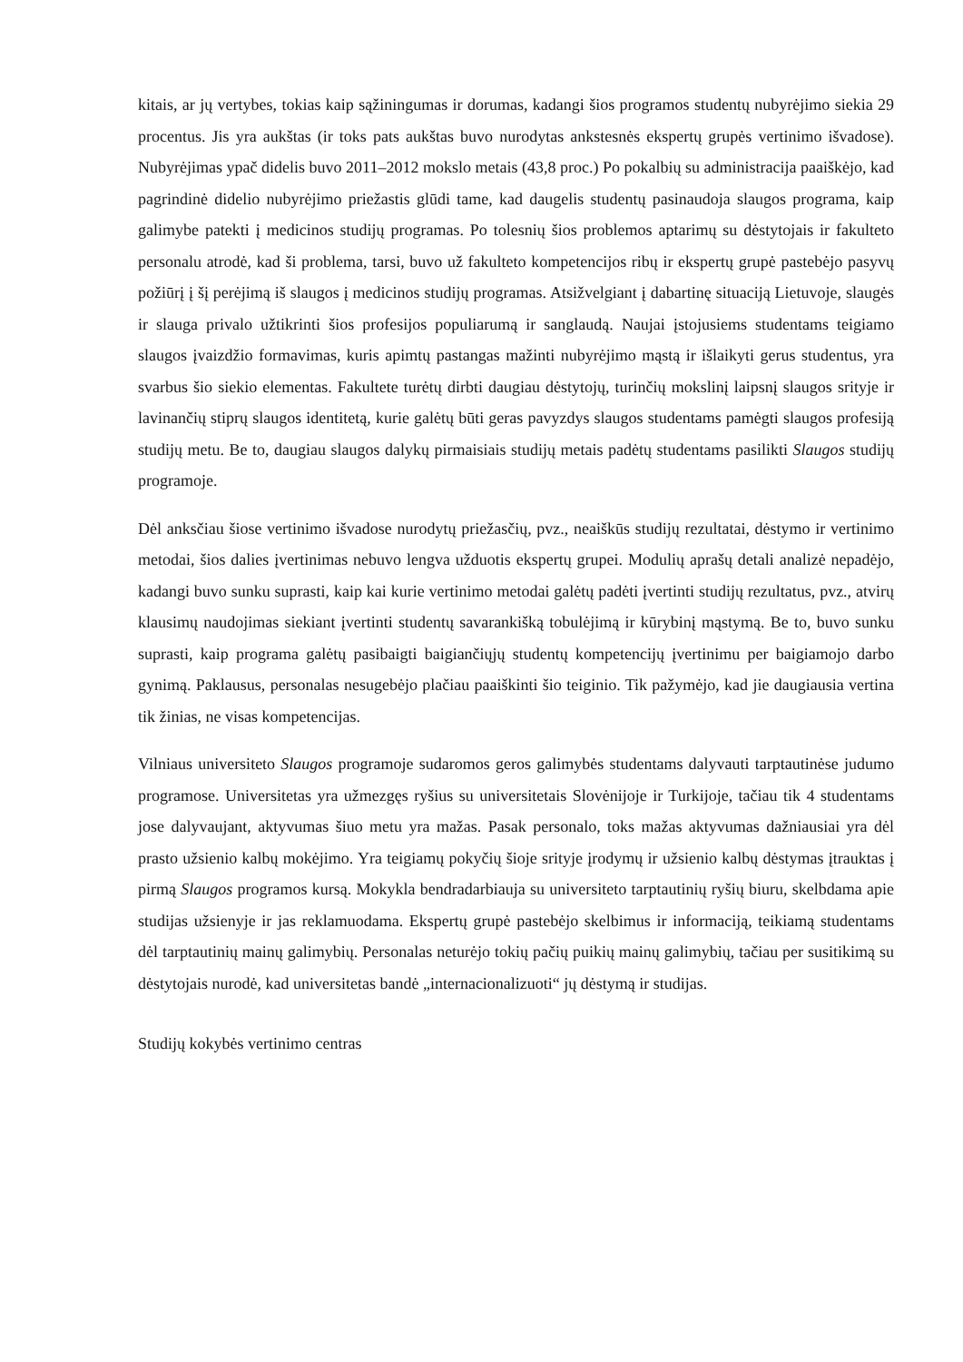kitais, ar jų vertybes, tokias kaip sąžiningumas ir dorumas, kadangi šios programos studentų nubyrėjimo siekia 29 procentus. Jis yra aukštas (ir toks pats aukštas buvo nurodytas ankstesnės ekspertų grupės vertinimo išvadose). Nubyrėjimas ypač didelis buvo 2011–2012 mokslo metais (43,8 proc.) Po pokalbių su administracija paaiškėjo, kad pagrindinė didelio nubyrėjimo priežastis glūdi tame, kad daugelis studentų pasinaudoja slaugos programa, kaip galimybe patekti į medicinos studijų programas. Po tolesnių šios problemos aptarimų su dėstytojais ir fakulteto personalu atrodė, kad ši problema, tarsi, buvo už fakulteto kompetencijos ribų ir ekspertų grupė pastebėjo pasyvų požiūrį į šį perėjimą iš slaugos į medicinos studijų programas. Atsižvelgiant į dabartinę situaciją Lietuvoje, slaugės ir slauga privalo užtikrinti šios profesijos populiarumą ir sanglaudą. Naujai įstojusiems studentams teigiamo slaugos įvaizdžio formavimas, kuris apimtų pastangas mažinti nubyrėjimo mąstą ir išlaikyti gerus studentus, yra svarbus šio siekio elementas. Fakultete turėtų dirbti daugiau dėstytojų, turinčių mokslinį laipsnį slaugos srityje ir lavinančių stiprų slaugos identitetą, kurie galėtų būti geras pavyzdys slaugos studentams pamėgti slaugos profesiją studijų metu. Be to, daugiau slaugos dalykų pirmaisiais studijų metais padėtų studentams pasilikti Slaugos studijų programoje.
Dėl anksčiau šiose vertinimo išvadose nurodytų priežasčių, pvz., neaiškūs studijų rezultatai, dėstymo ir vertinimo metodai, šios dalies įvertinimas nebuvo lengva užduotis ekspertų grupei. Modulių aprašų detali analizė nepadėjo, kadangi buvo sunku suprasti, kaip kai kurie vertinimo metodai galėtų padėti įvertinti studijų rezultatus, pvz., atvirų klausimų naudojimas siekiant įvertinti studentų savarankišką tobulėjimą ir kūrybinį mąstymą. Be to, buvo sunku suprasti, kaip programa galėtų pasibaigti baigiančiųjų studentų kompetencijų įvertinimu per baigiamojo darbo gynimą. Paklausus, personalas nesugebėjo plačiau paaiškinti šio teiginio. Tik pažymėjo, kad jie daugiausia vertina tik žinias, ne visas kompetencijas.
Vilniaus universiteto Slaugos programoje sudaromos geros galimybės studentams dalyvauti tarptautinėse judumo programose. Universitetas yra užmezgęs ryšius su universitetais Slovėnijoje ir Turkijoje, tačiau tik 4 studentams jose dalyvaujant, aktyvumas šiuo metu yra mažas. Pasak personalo, toks mažas aktyvumas dažniausiai yra dėl prasto užsienio kalbų mokėjimo. Yra teigiamų pokyčių šioje srityje įrodymų ir užsienio kalbų dėstymas įtrauktas į pirmą Slaugos programos kursą. Mokykla bendradarbiauja su universiteto tarptautinių ryšių biuru, skelbdama apie studijas užsienyje ir jas reklamuodama. Ekspertų grupė pastebėjo skelbimus ir informaciją, teikiamą studentams dėl tarptautinių mainų galimybių. Personalas neturėjo tokių pačių puikių mainų galimybių, tačiau per susitikimą su dėstytojais nurodė, kad universitetas bandė „internacionalizuoti“ jų dėstymą ir studijas.
Studijų kokybės vertinimo centras